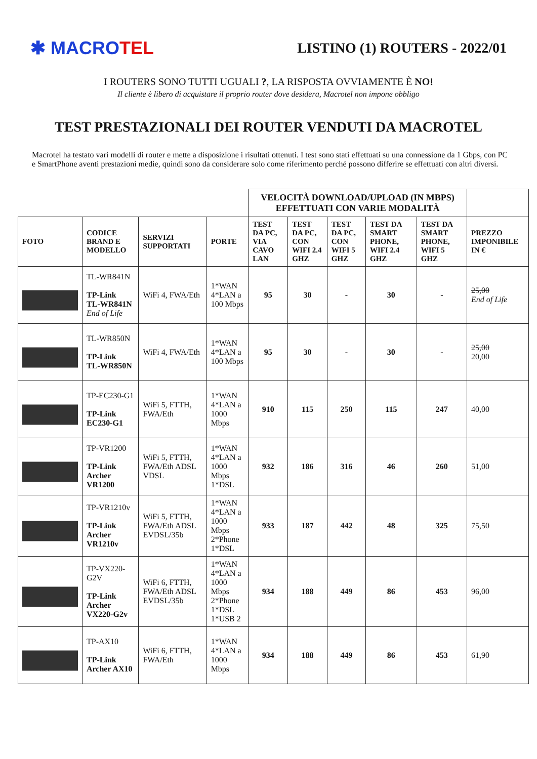✱ MACROTEL
LISTINO (1) ROUTERS - 2022/01
I ROUTERS SONO TUTTI UGUALI ?, LA RISPOSTA OVVIAMENTE È NO!
Il cliente è libero di acquistare il proprio router dove desidera, Macrotel non impone obbligo
TEST PRESTAZIONALI DEI ROUTER VENDUTI DA MACROTEL
Macrotel ha testato vari modelli di router e mette a disposizione i risultati ottenuti. I test sono stati effettuati su una connessione da 1 Gbps, con PC e SmartPhone aventi prestazioni medie, quindi sono da considerare solo come riferimento perché possono differire se effettuati con altri diversi.
| | | | | VELOCITÀ DOWNLOAD/UPLOAD (IN MBPS) EFFETTUATI CON VARIE MODALITÀ | | | | | |
| FOTO | CODICE BRAND E MODELLO | SERVIZI SUPPORTATI | PORTE | TEST DA PC, VIA CAVO LAN | TEST DA PC, CON WIFI 2.4 GHZ | TEST DA PC, CON WIFI 5 GHZ | TEST DA SMART PHONE, WIFI 2.4 GHZ | TEST DA SMART PHONE, WIFI 5 GHZ | PREZZO IMPONIBILE IN € |
| | TL-WR841N TP-Link TL-WR841N End of Life | WiFi 4, FWA/Eth | 1*WAN 4*LAN a 100 Mbps | 95 | 30 | - | 30 | - | 25,00 End of Life |
| | TL-WR850N TP-Link TL-WR850N | WiFi 4, FWA/Eth | 1*WAN 4*LAN a 100 Mbps | 95 | 30 | - | 30 | - | 25,00 20,00 |
| | TP-EC230-G1 TP-Link EC230-G1 | WiFi 5, FTTH, FWA/Eth | 1*WAN 4*LAN a 1000 Mbps | 910 | 115 | 250 | 115 | 247 | 40,00 |
| | TP-VR1200 TP-Link Archer VR1200 | WiFi 5, FTTH, FWA/Eth ADSL VDSL | 1*WAN 4*LAN a 1000 Mbps 1*DSL | 932 | 186 | 316 | 46 | 260 | 51,00 |
| | TP-VR1210v TP-Link Archer VR1210v | WiFi 5, FTTH, FWA/Eth ADSL EVDSL/35b | 1*WAN 4*LAN a 1000 Mbps 2*Phone 1*DSL | 933 | 187 | 442 | 48 | 325 | 75,50 |
| | TP-VX220-G2V TP-Link Archer VX220-G2v | WiFi 6, FTTH, FWA/Eth ADSL EVDSL/35b | 1*WAN 4*LAN a 1000 Mbps 2*Phone 1*DSL 1*USB 2 | 934 | 188 | 449 | 86 | 453 | 96,00 |
| | TP-AX10 TP-Link Archer AX10 | WiFi 6, FTTH, FWA/Eth | 1*WAN 4*LAN a 1000 Mbps | 934 | 188 | 449 | 86 | 453 | 61,90 |